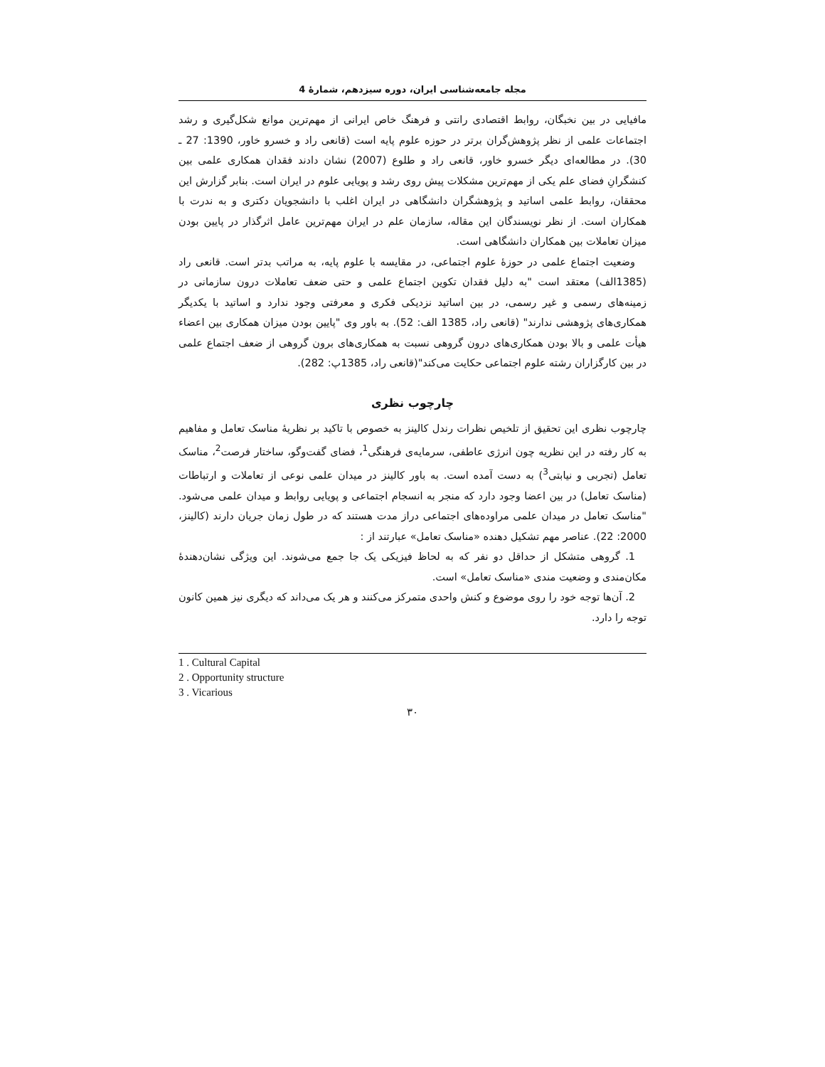مجله جامعه‌شناسی ایران، دوره سیزدهم، شمارۀ 4
مافیایی در بین نخبگان، روابط اقتصادی رانتی و فرهنگ خاص ایرانی از مهم‌ترین موانع شکل‌گیری و رشد اجتماعات علمی از نظر پژوهش‌گران برتر در حوزه علوم پایه است (قانعی راد و خسرو خاور، 1390: 27 ـ 30). در مطالعه‌ای دیگر خسرو خاور، قانعی راد و طلوع (2007) نشان دادند فقدان همکاری علمی بین کنشگرانِ فضای علم یکی از مهم‌ترین مشکلات پیش روی رشد و پویایی علوم در ایران است. بنابر گزارش این محققان، روابط علمی اساتید و پژوهشگران دانشگاهی در ایران اغلب با دانشجویان دکتری و به ندرت با همکاران است. از نظر نویسندگان این مقاله، سازمان علم در ایران مهم‌ترین عامل اثرگذار در پایین بودن میزان تعاملات بین همکاران دانشگاهی است.
وضعیت اجتماع علمی در حوزۀ علوم اجتماعی، در مقایسه با علوم پایه، به مراتب بدتر است. قانعی راد (1385الف) معتقد است "به دلیل فقدان تکوین اجتماع علمی و حتی ضعف تعاملات درون سازمانی در زمینه‌های رسمی و غیر رسمی، در بین اساتید نزدیکی فکری و معرفتی وجود ندارد و اساتید با یکدیگر همکاری‌های پژوهشی ندارند" (قانعی راد، 1385 الف: 52). به باور وی "پایین بودن میزان همکاری بین اعضاء هیأت علمی و بالا بودن همکاری‌های درون گروهی نسبت به همکاری‌های برون گروهی از ضعف اجتماع علمی در بین کارگزاران رشته علوم اجتماعی حکایت می‌کند"(قانعی راد، 1385پ: 282).
چارچوب نظری
چارچوب نظری این تحقیق از تلخیص نظرات رندل کالینز به خصوص با تاکید بر نظریۀ مناسک تعامل و مفاهیم به کار رفته در این نظریه چون انرژی عاطفی، سرمایه‌ی فرهنگی<sup>1</sup>، فضای گفت‌وگو، ساختار فرصت<sup>2</sup>، مناسک تعامل (تجربی و نیابتی<sup>3</sup>) به دست آمده است. به باور کالینز در میدان علمی نوعی از تعاملات و ارتباطات (مناسک تعامل) در بین اعضا وجود دارد که منجر به انسجام اجتماعی و پویایی روابط و میدان علمی می‌شود. "مناسک تعامل در میدان علمی مراوده‌های اجتماعی دراز مدت هستند که در طول زمان جریان دارند (کالینز، 2000: 22). عناصر مهم تشکیل دهنده «مناسک تعامل» عبارتند از :
1. گروهی متشکل از حداقل دو نفر که به لحاظ فیزیکی یک جا جمع می‌شوند. این ویژگی نشان‌دهندۀ مکان‌مندی و وضعیت مندی «مناسک تعامل» است.
2. آن‌ها توجه خود را روی موضوع و کنش واحدی متمرکز می‌کنند و هر یک می‌داند که دیگری نیز همین کانون توجه را دارد.
1 . Cultural Capital
2 . Opportunity structure
3 . Vicarious
۳۰